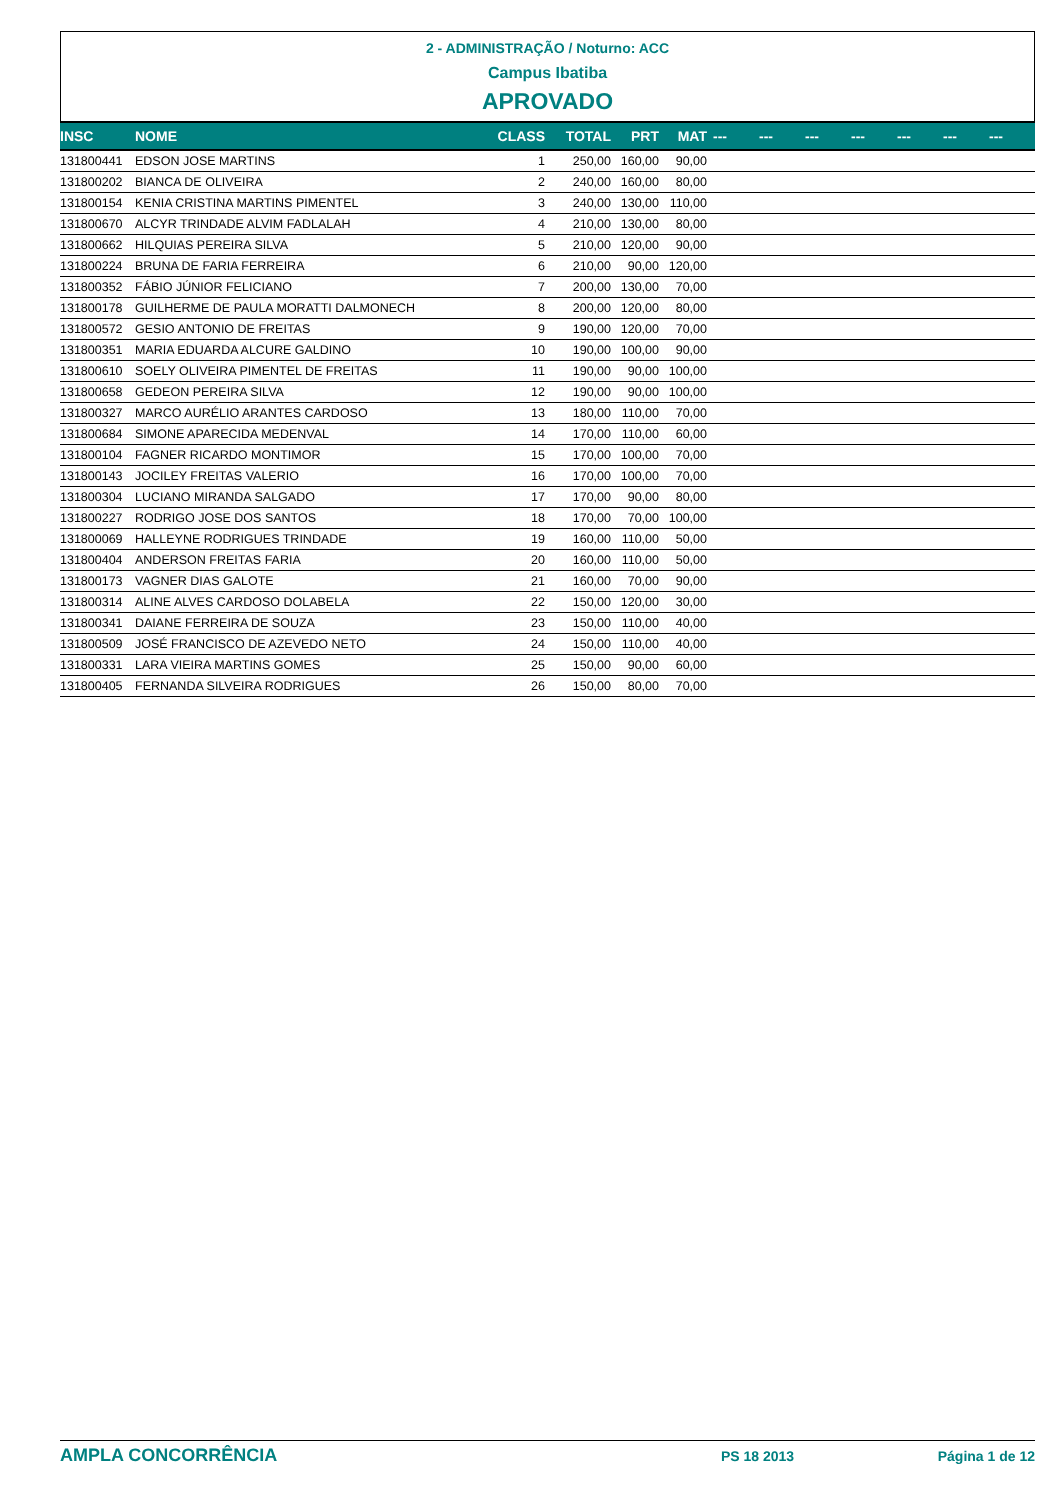2 - ADMINISTRAÇÃO / Noturno: ACC
Campus Ibatiba
APROVADO
| INSC | NOME | CLASS | TOTAL | PRT | MAT | --- | --- | --- | --- | --- | --- | --- |
| --- | --- | --- | --- | --- | --- | --- | --- | --- | --- | --- | --- | --- |
| 131800441 | EDSON JOSE MARTINS | 1 | 250,00 | 160,00 | 90,00 | | | | | | | |
| 131800202 | BIANCA DE OLIVEIRA | 2 | 240,00 | 160,00 | 80,00 | | | | | | | |
| 131800154 | KENIA CRISTINA MARTINS PIMENTEL | 3 | 240,00 | 130,00 | 110,00 | | | | | | | |
| 131800670 | ALCYR TRINDADE ALVIM FADLALAH | 4 | 210,00 | 130,00 | 80,00 | | | | | | | |
| 131800662 | HILQUIAS PEREIRA SILVA | 5 | 210,00 | 120,00 | 90,00 | | | | | | | |
| 131800224 | BRUNA DE FARIA FERREIRA | 6 | 210,00 | 90,00 | 120,00 | | | | | | | |
| 131800352 | FÁBIO JÚNIOR FELICIANO | 7 | 200,00 | 130,00 | 70,00 | | | | | | | |
| 131800178 | GUILHERME DE PAULA MORATTI DALMONECH | 8 | 200,00 | 120,00 | 80,00 | | | | | | | |
| 131800572 | GESIO ANTONIO DE FREITAS | 9 | 190,00 | 120,00 | 70,00 | | | | | | | |
| 131800351 | MARIA EDUARDA ALCURE GALDINO | 10 | 190,00 | 100,00 | 90,00 | | | | | | | |
| 131800610 | SOELY OLIVEIRA PIMENTEL DE FREITAS | 11 | 190,00 | 90,00 | 100,00 | | | | | | | |
| 131800658 | GEDEON PEREIRA SILVA | 12 | 190,00 | 90,00 | 100,00 | | | | | | | |
| 131800327 | MARCO AURÉLIO ARANTES CARDOSO | 13 | 180,00 | 110,00 | 70,00 | | | | | | | |
| 131800684 | SIMONE APARECIDA MEDENVAL | 14 | 170,00 | 110,00 | 60,00 | | | | | | | |
| 131800104 | FAGNER RICARDO MONTIMOR | 15 | 170,00 | 100,00 | 70,00 | | | | | | | |
| 131800143 | JOCILEY FREITAS VALERIO | 16 | 170,00 | 100,00 | 70,00 | | | | | | | |
| 131800304 | LUCIANO MIRANDA SALGADO | 17 | 170,00 | 90,00 | 80,00 | | | | | | | |
| 131800227 | RODRIGO JOSE DOS SANTOS | 18 | 170,00 | 70,00 | 100,00 | | | | | | | |
| 131800069 | HALLEYNE RODRIGUES TRINDADE | 19 | 160,00 | 110,00 | 50,00 | | | | | | | |
| 131800404 | ANDERSON FREITAS FARIA | 20 | 160,00 | 110,00 | 50,00 | | | | | | | |
| 131800173 | VAGNER DIAS GALOTE | 21 | 160,00 | 70,00 | 90,00 | | | | | | | |
| 131800314 | ALINE ALVES CARDOSO DOLABELA | 22 | 150,00 | 120,00 | 30,00 | | | | | | | |
| 131800341 | DAIANE FERREIRA DE SOUZA | 23 | 150,00 | 110,00 | 40,00 | | | | | | | |
| 131800509 | JOSÉ FRANCISCO DE AZEVEDO NETO | 24 | 150,00 | 110,00 | 40,00 | | | | | | | |
| 131800331 | LARA VIEIRA MARTINS GOMES | 25 | 150,00 | 90,00 | 60,00 | | | | | | | |
| 131800405 | FERNANDA SILVEIRA RODRIGUES | 26 | 150,00 | 80,00 | 70,00 | | | | | | | |
AMPLA CONCORRÊNCIA PS 18 2013 Página 1 de 12